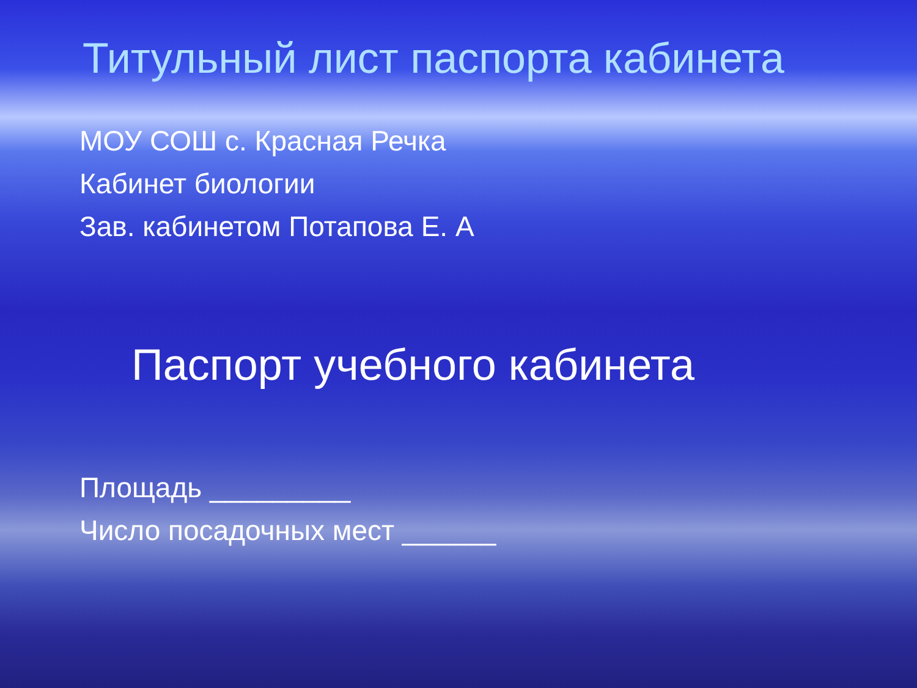Титульный лист паспорта кабинета
МОУ СОШ с. Красная Речка
Кабинет биологии
Зав. кабинетом Потапова Е. А
Паспорт учебного кабинета
Площадь _________
Число посадочных мест ______